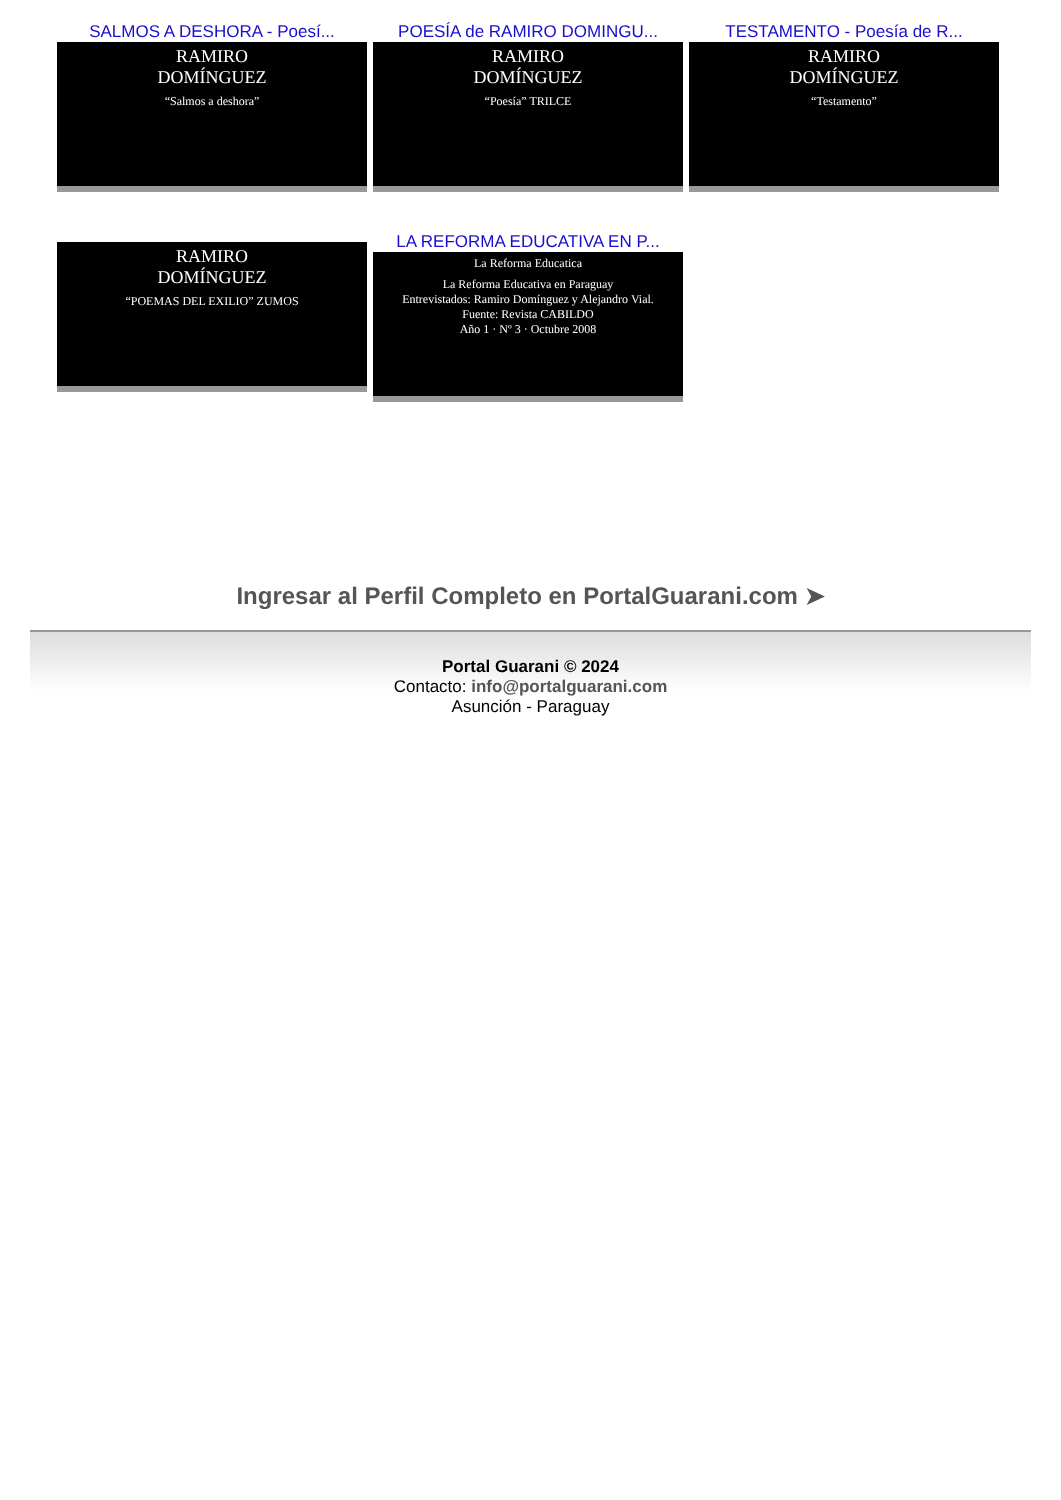SALMOS A DESHORA - Poesí...
RAMIRO
DOMÍNGUEZ
“Salmos a deshora”
POESÍA de RAMIRO DOMINGU...
RAMIRO
DOMÍNGUEZ
“Poesía” TRILCE
TESTAMENTO - Poesía de R...
RAMIRO
DOMÍNGUEZ
“Testamento”
RAMIRO
DOMÍNGUEZ
“POEMAS DEL EXILIO” ZUMOS
LA REFORMA EDUCATIVA EN P...
La Reforma Educatica
La Reforma Educativa en Paraguay
Entrevistados: Ramiro Domínguez y Alejandro Vial.
Fuente: Revista CABILDO
Año 1 · Nº 3 · Octubre 2008
Ingresar al Perfil Completo en PortalGuarani.com ➤
Portal Guarani © 2024
Contacto: info@portalguarani.com
Asunción - Paraguay